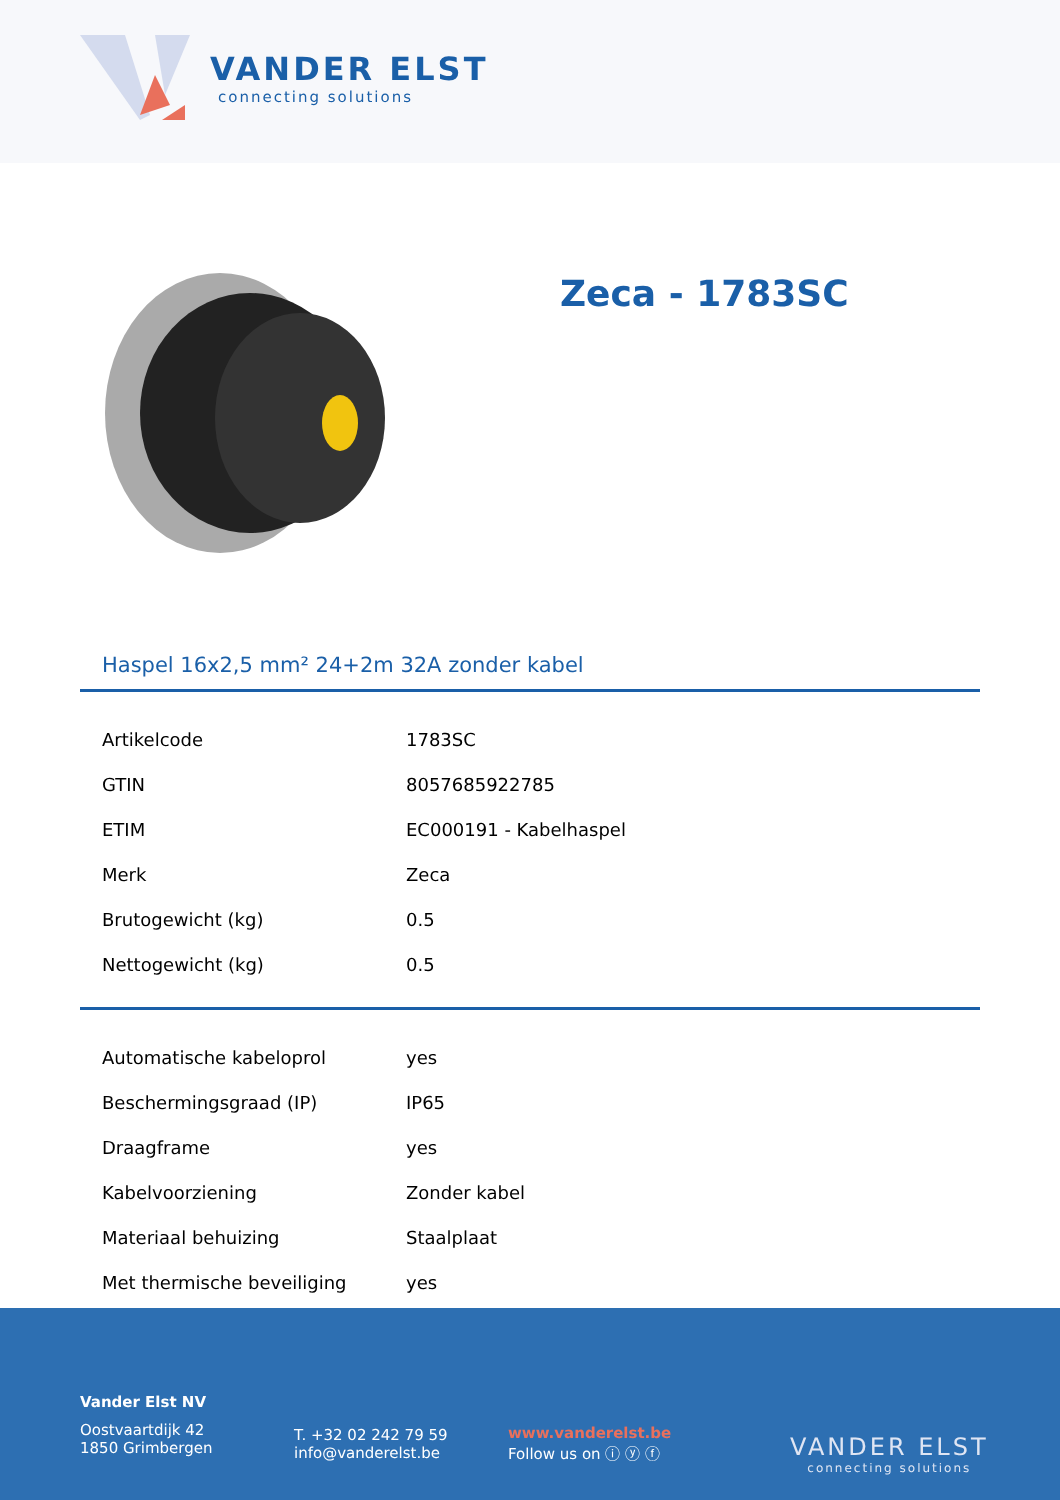VANDER ELST
connecting solutions
Zeca - 1783SC
Haspel 16x2,5 mm² 24+2m 32A zonder kabel
| Artikelcode | 1783SC |
| GTIN | 8057685922785 |
| ETIM | EC000191 - Kabelhaspel |
| Merk | Zeca |
| Brutogewicht (kg) | 0.5 |
| Nettogewicht (kg) | 0.5 |
| Automatische kabeloprol | yes |
| Beschermingsgraad (IP) | IP65 |
| Draagframe | yes |
| Kabelvoorziening | Zonder kabel |
| Materiaal behuizing | Staalplaat |
| Met thermische beveiliging | yes |
Vander Elst NV
Oostvaartdijk 42
1850 Grimbergen
T. +32 02 242 79 59
info@vanderelst.be
www.vanderelst.be
Follow us on ⓘ ⓨ ⓕ
VANDER ELST
connecting solutions